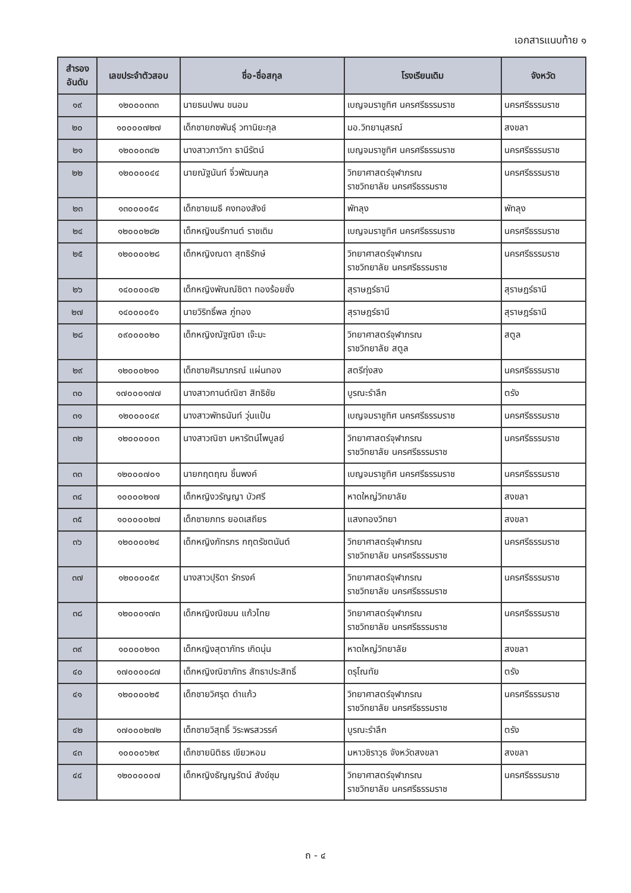เอกสารแนบท้าย ๑
| สำรอง อันดับ | เลขประจำตัวสอบ | ชื่อ-ชื่อสกุล | โรงเรียนเดิม | จังหวัด |
| --- | --- | --- | --- | --- |
| ๑๙ | ๑๒๐๐๐๓๓๓ | นายธนปพน ขนอม | เบญจมราชูทิศ นครศรีธรรมราช | นครศรีธรรมราช |
| ๒๐ | ๑๐๐๐๐๗๒๗ | เด็กชายกชพันธุ์ วทานิยะกุล | มอ.วิทยานุสรณ์ | สงขลา |
| ๒๑ | ๑๒๐๐๐๓๔๒ | นางสาวภาวิกา ธานีรัตน์ | เบญจมราชูทิศ นครศรีธรรมราช | นครศรีธรรมราช |
| ๒๒ | ๑๒๐๐๐๐๔๔ | นายณัฐนันท์ จิ๋วพัฒนกุล | วิทยาศาสตร์จุฬาภรณ ราชวิทยาลัย นครศรีธรรมราช | นครศรีธรรมราช |
| ๒๓ | ๑๓๐๐๐๐๕๔ | เด็กชายเมธี คงทองสังข์ | พัทลุง | พัทลุง |
| ๒๔ | ๑๒๐๐๐๒๘๒ | เด็กหญิงนรีกานต์ ราชเดิม | เบญจมราชูทิศ นครศรีธรรมราช | นครศรีธรรมราช |
| ๒๕ | ๑๒๐๐๐๐๒๘ | เด็กหญิงณดา สุทธิรักษ์ | วิทยาศาสตร์จุฬาภรณ ราชวิทยาลัย นครศรีธรรมราช | นครศรีธรรมราช |
| ๒๖ | ๑๔๐๐๐๐๔๒ | เด็กหญิงพัณณ์ชิตา ทองร้อยชั่ง | สุราษฎร์ธานี | สุราษฎร์ธานี |
| ๒๗ | ๑๔๐๐๐๐๕๑ | นายวิริทธิ์พล ภู่ทอง | สุราษฎร์ธานี | สุราษฎร์ธานี |
| ๒๘ | ๐๙๐๐๐๐๒๐ | เด็กหญิงณัฐณิชา เจ๊ะมะ | วิทยาศาสตร์จุฬาภรณ ราชวิทยาลัย สตูล | สตูล |
| ๒๙ | ๑๒๐๐๐๒๑๐ | เด็กชายศิรมาภรณ์ แผ่นทอง | สตรีทุ่งสง | นครศรีธรรมราช |
| ๓๐ | ๑๗๐๐๐๑๗๗ | นางสาวกานต์ณิชา สิทธิชัย | บูรณะรำลึก | ตรัง |
| ๓๑ | ๑๒๐๐๐๐๔๙ | นางสาวพัทธนันท์ วุ่นแป้น | เบญจมราชูทิศ นครศรีธรรมราช | นครศรีธรรมราช |
| ๓๒ | ๑๒๐๐๐๐๐๓ | นางสาวณิชา มหารัตน์ไพบูลย์ | วิทยาศาสตร์จุฬาภรณ ราชวิทยาลัย นครศรีธรรมราช | นครศรีธรรมราช |
| ๓๓ | ๑๒๐๐๐๗๐๑ | นายกฤตฤณ ชิ้นพงค์ | เบญจมราชูทิศ นครศรีธรรมราช | นครศรีธรรมราช |
| ๓๔ | ๑๐๐๐๐๒๑๗ | เด็กหญิงวรัญญา บัวศรี | หาดใหญ่วิทยาลัย | สงขลา |
| ๓๕ | ๑๐๐๐๐๐๒๗ | เด็กชายภทร ยอดเสถียร | แสงทองวิทยา | สงขลา |
| ๓๖ | ๑๒๐๐๐๐๒๔ | เด็กหญิงภัทรภร กฤตรัชตนันต์ | วิทยาศาสตร์จุฬาภรณ ราชวิทยาลัย นครศรีธรรมราช | นครศรีธรรมราช |
| ๓๗ | ๑๒๐๐๐๐๕๙ | นางสาวปุริดา รักรงค์ | วิทยาศาสตร์จุฬาภรณ ราชวิทยาลัย นครศรีธรรมราช | นครศรีธรรมราช |
| ๓๘ | ๑๒๐๐๐๑๗๓ | เด็กหญิงณิชมน แก้วไทย | วิทยาศาสตร์จุฬาภรณ ราชวิทยาลัย นครศรีธรรมราช | นครศรีธรรมราช |
| ๓๙ | ๑๐๐๐๐๒๑๓ | เด็กหญิงสุตาภัทร เกิดนุ่น | หาดใหญ่วิทยาลัย | สงขลา |
| ๔๐ | ๑๗๐๐๐๐๘๗ | เด็กหญิงณิชาภัทร สัทธาประสิทธิ์ | ดรุโณทัย | ตรัง |
| ๔๑ | ๑๒๐๐๐๐๒๕ | เด็กชายวิศรุต ดำแก้ว | วิทยาศาสตร์จุฬาภรณ ราชวิทยาลัย นครศรีธรรมราช | นครศรีธรรมราช |
| ๔๒ | ๑๗๐๐๐๒๗๒ | เด็กชายวิสุทธิ์ วิระพรสวรรค์ | บูรณะรำลึก | ตรัง |
| ๔๓ | ๑๐๐๐๐๖๒๙ | เด็กชายนิติธร เขียวหอม | มหาวชิราวุธ จังหวัดสงขลา | สงขลา |
| ๔๔ | ๑๒๐๐๐๐๐๗ | เด็กหญิงธัญญรัตน์ สังข์ชุม | วิทยาศาสตร์จุฬาภรณ ราชวิทยาลัย นครศรีธรรมราช | นครศรีธรรมราช |
ถ - ๔